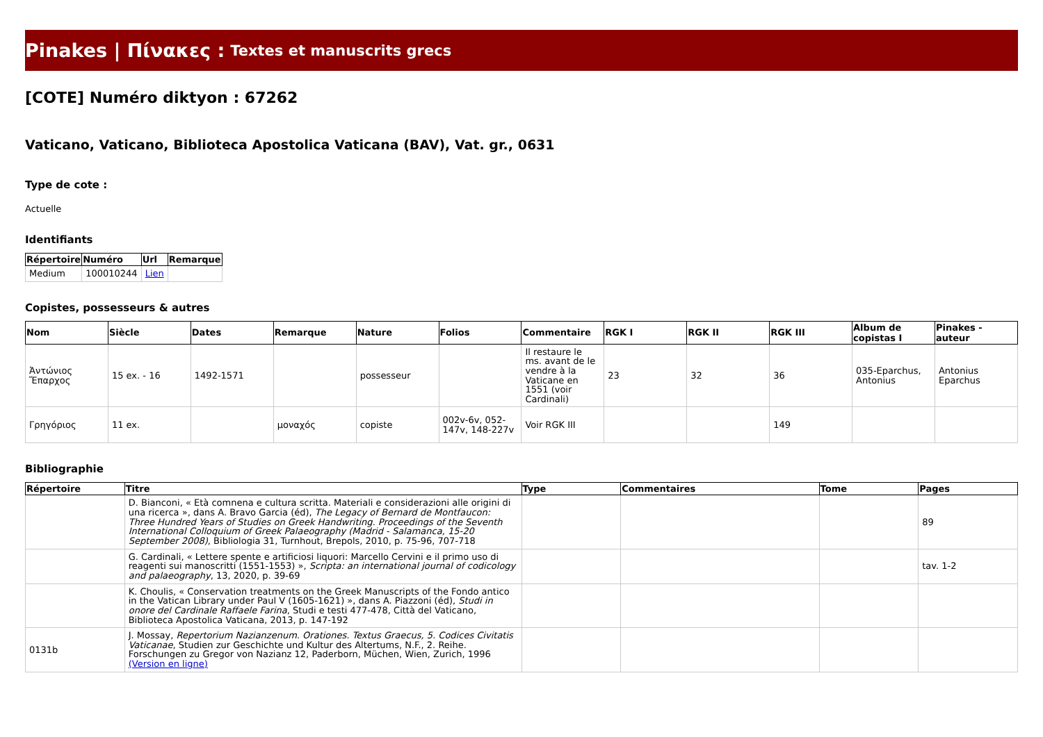Pinakes | Πίνακες : Textes et manuscrits grecs
[COTE] Numéro diktyon : 67262
Vaticano, Vaticano, Biblioteca Apostolica Vaticana (BAV), Vat. gr., 0631
Type de cote :
Actuelle
Identifiants
| Répertoire | Numéro | Url | Remarque |
| --- | --- | --- | --- |
| Medium | 100010244 | Lien | |
Copistes, possesseurs & autres
| Nom | Siècle | Dates | Remarque | Nature | Folios | Commentaire | RGK I | RGK II | RGK III | Album de copistas I | Pinakes - auteur |
| --- | --- | --- | --- | --- | --- | --- | --- | --- | --- | --- | --- |
| Ἀντώνιος Ἔπαρχος | 15 ex. - 16 | 1492-1571 | | possesseur | | Il restaure le ms. avant de le vendre à la Vaticane en 1551 (voir Cardinali) | 23 | 32 | 36 | 035-Eparchus, Antonius | Antonius Eparchus |
| Γρηγόριος | 11 ex. | | μοναχός | copiste | 002v-6v, 052-147v, 148-227v | Voir RGK III | | | 149 | | |
Bibliographie
| Répertoire | Titre | Type | Commentaires | Tome | Pages |
| --- | --- | --- | --- | --- | --- |
| | D. Bianconi, « Età comnena e cultura scritta. Materiali e considerazioni alle origini di una ricerca », dans A. Bravo Garcia (éd), The Legacy of Bernard de Montfaucon: Three Hundred Years of Studies on Greek Handwriting. Proceedings of the Seventh International Colloquium of Greek Palaeography (Madrid - Salamanca, 15-20 September 2008) , Bibliologia 31, Turnhout, Brepols, 2010, p. 75-96, 707-718 | | | | 89 |
| | G. Cardinali, « Lettere spente e artificiosi liquori: Marcello Cervini e il primo uso di reagenti sui manoscritti (1551-1553) », Scripta: an international journal of codicology and palaeography , 13, 2020, p. 39-69 | | | | tav. 1-2 |
| | K. Choulis, « Conservation treatments on the Greek Manuscripts of the Fondo antico in the Vatican Library under Paul V (1605-1621) », dans A. Piazzoni (éd), Studi in onore del Cardinale Raffaele Farina , Studi e testi 477-478, Città del Vaticano, Biblioteca Apostolica Vaticana, 2013, p. 147-192 | | | | |
| 0131b | J. Mossay, Repertorium Nazianzenum. Orationes. Textus Graecus, 5. Codices Civitatis Vaticanae , Studien zur Geschichte und Kultur des Altertums, N.F., 2. Reihe. Forschungen zu Gregor von Nazianz 12, Paderborn, Müchen, Wien, Zurich, 1996 (Version en ligne) | | | | |